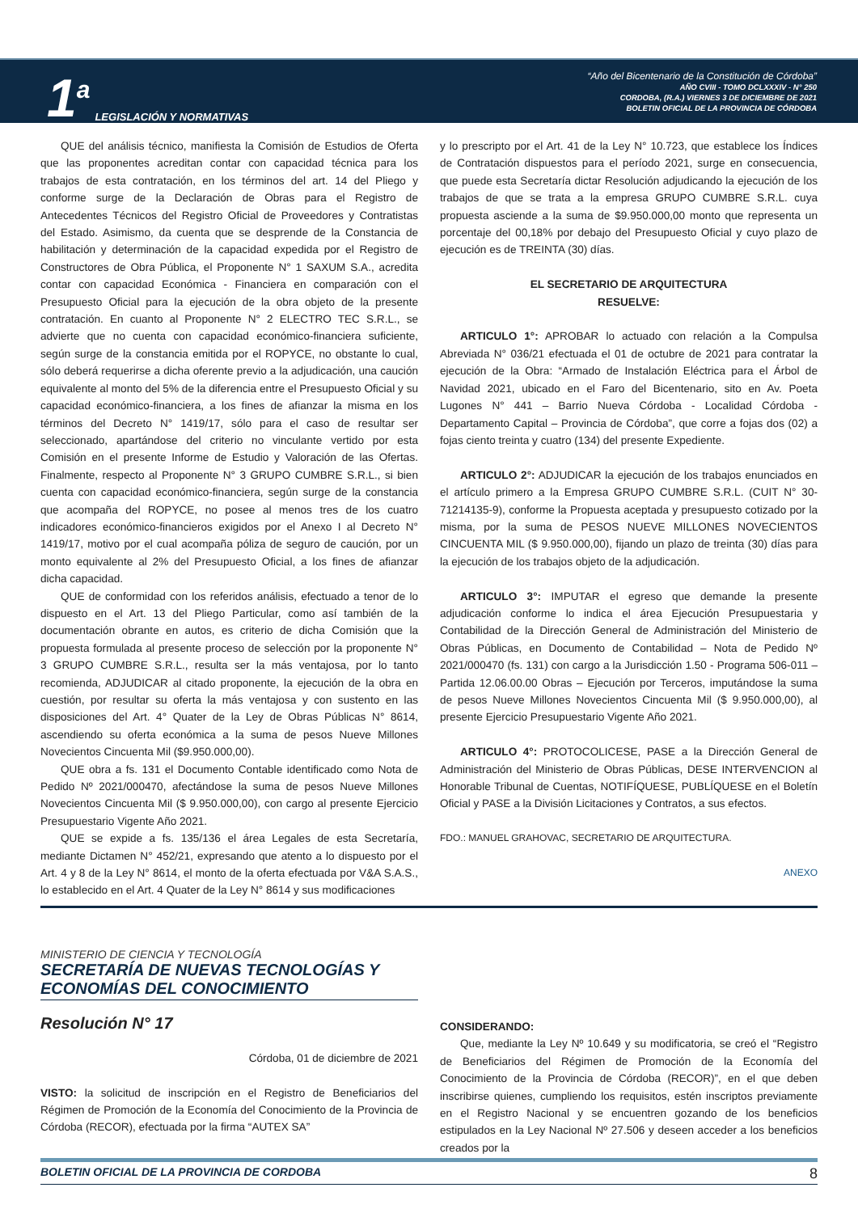1<sup>a</sup> LEGISLACIÓN Y NORMATIVAS
“Año del Bicentenario de la Constitución de Córdoba”
AÑO CVIII - TOMO DCLXXXIV - N° 250
CORDOBA, (R.A.) VIERNES 3 DE DICIEMBRE DE 2021
BOLETIN OFICIAL DE LA PROVINCIA DE CÓRDOBA
QUE del análisis técnico, manifiesta la Comisión de Estudios de Oferta que las proponentes acreditan contar con capacidad técnica para los trabajos de esta contratación, en los términos del art. 14 del Pliego y conforme surge de la Declaración de Obras para el Registro de Antecedentes Técnicos del Registro Oficial de Proveedores y Contratistas del Estado. Asimismo, da cuenta que se desprende de la Constancia de habilitación y determinación de la capacidad expedida por el Registro de Constructores de Obra Pública, el Proponente N° 1 SAXUM S.A., acredita contar con capacidad Económica - Financiera en comparación con el Presupuesto Oficial para la ejecución de la obra objeto de la presente contratación. En cuanto al Proponente N° 2 ELECTRO TEC S.R.L., se advierte que no cuenta con capacidad económico-financiera suficiente, según surge de la constancia emitida por el ROPYCE, no obstante lo cual, sólo deberá requerirse a dicha oferente previo a la adjudicación, una caución equivalente al monto del 5% de la diferencia entre el Presupuesto Oficial y su capacidad económico-financiera, a los fines de afianzar la misma en los términos del Decreto N° 1419/17, sólo para el caso de resultar ser seleccionado, apartándose del criterio no vinculante vertido por esta Comisión en el presente Informe de Estudio y Valoración de las Ofertas. Finalmente, respecto al Proponente N° 3 GRUPO CUMBRE S.R.L., si bien cuenta con capacidad económico-financiera, según surge de la constancia que acompaña del ROPYCE, no posee al menos tres de los cuatro indicadores económico-financieros exigidos por el Anexo I al Decreto N° 1419/17, motivo por el cual acompaña póliza de seguro de caución, por un monto equivalente al 2% del Presupuesto Oficial, a los fines de afianzar dicha capacidad.
QUE de conformidad con los referidos análisis, efectuado a tenor de lo dispuesto en el Art. 13 del Pliego Particular, como así también de la documentación obrante en autos, es criterio de dicha Comisión que la propuesta formulada al presente proceso de selección por la proponente N° 3 GRUPO CUMBRE S.R.L., resulta ser la más ventajosa, por lo tanto recomienda, ADJUDICAR al citado proponente, la ejecución de la obra en cuestión, por resultar su oferta la más ventajosa y con sustento en las disposiciones del Art. 4° Quater de la Ley de Obras Públicas N° 8614, ascendiendo su oferta económica a la suma de pesos Nueve Millones Novecientos Cincuenta Mil ($9.950.000,00).
QUE obra a fs. 131 el Documento Contable identificado como Nota de Pedido Nº 2021/000470, afectándose la suma de pesos Nueve Millones Novecientos Cincuenta Mil ($ 9.950.000,00), con cargo al presente Ejercicio Presupuestario Vigente Año 2021.
QUE se expide a fs. 135/136 el área Legales de esta Secretaría, mediante Dictamen N° 452/21, expresando que atento a lo dispuesto por el Art. 4 y 8 de la Ley N° 8614, el monto de la oferta efectuada por V&A S.A.S., lo establecido en el Art. 4 Quater de la Ley N° 8614 y sus modificaciones
y lo prescripto por el Art. 41 de la Ley N° 10.723, que establece los Índices de Contratación dispuestos para el período 2021, surge en consecuencia, que puede esta Secretaría dictar Resolución adjudicando la ejecución de los trabajos de que se trata a la empresa GRUPO CUMBRE S.R.L. cuya propuesta asciende a la suma de $9.950.000,00 monto que representa un porcentaje del 00,18% por debajo del Presupuesto Oficial y cuyo plazo de ejecución es de TREINTA (30) días.
EL SECRETARIO DE ARQUITECTURA
RESUELVE:
ARTICULO 1°: APROBAR lo actuado con relación a la Compulsa Abreviada N° 036/21 efectuada el 01 de octubre de 2021 para contratar la ejecución de la Obra: “Armado de Instalación Eléctrica para el Árbol de Navidad 2021, ubicado en el Faro del Bicentenario, sito en Av. Poeta Lugones N° 441 – Barrio Nueva Córdoba - Localidad Córdoba - Departamento Capital – Provincia de Córdoba”, que corre a fojas dos (02) a fojas ciento treinta y cuatro (134) del presente Expediente.
ARTICULO 2°: ADJUDICAR la ejecución de los trabajos enunciados en el artículo primero a la Empresa GRUPO CUMBRE S.R.L. (CUIT N° 30-71214135-9), conforme la Propuesta aceptada y presupuesto cotizado por la misma, por la suma de PESOS NUEVE MILLONES NOVECIENTOS CINCUENTA MIL ($ 9.950.000,00), fijando un plazo de treinta (30) días para la ejecución de los trabajos objeto de la adjudicación.
ARTICULO 3°: IMPUTAR el egreso que demande la presente adjudicación conforme lo indica el área Ejecución Presupuestaria y Contabilidad de la Dirección General de Administración del Ministerio de Obras Públicas, en Documento de Contabilidad – Nota de Pedido Nº 2021/000470 (fs. 131) con cargo a la Jurisdicción 1.50 - Programa 506-011 – Partida 12.06.00.00 Obras – Ejecución por Terceros, imputándose la suma de pesos Nueve Millones Novecientos Cincuenta Mil ($ 9.950.000,00), al presente Ejercicio Presupuestario Vigente Año 2021.
ARTICULO 4°: PROTOCOLICESE, PASE a la Dirección General de Administración del Ministerio de Obras Públicas, DESE INTERVENCION al Honorable Tribunal de Cuentas, NOTIFÍQUESE, PUBLÍQUESE en el Boletín Oficial y PASE a la División Licitaciones y Contratos, a sus efectos.
FDO.: MANUEL GRAHOVAC, SECRETARIO DE ARQUITECTURA.
ANEXO
MINISTERIO DE CIENCIA Y TECNOLOGÍA
SECRETARÍA DE NUEVAS TECNOLOGÍAS Y ECONOMÍAS DEL CONOCIMIENTO
Resolución N° 17
Córdoba, 01 de diciembre de 2021
VISTO: la solicitud de inscripción en el Registro de Beneficiarios del Régimen de Promoción de la Economía del Conocimiento de la Provincia de Córdoba (RECOR), efectuada por la firma “AUTEX SA”
CONSIDERANDO:
Que, mediante la Ley Nº 10.649 y su modificatoria, se creó el “Registro de Beneficiarios del Régimen de Promoción de la Economía del Conocimiento de la Provincia de Córdoba (RECOR)”, en el que deben inscribirse quienes, cumpliendo los requisitos, estén inscriptos previamente en el Registro Nacional y se encuentren gozando de los beneficios estipulados en la Ley Nacional Nº 27.506 y deseen acceder a los beneficios creados por la
BOLETIN OFICIAL DE LA PROVINCIA DE CORDOBA 8